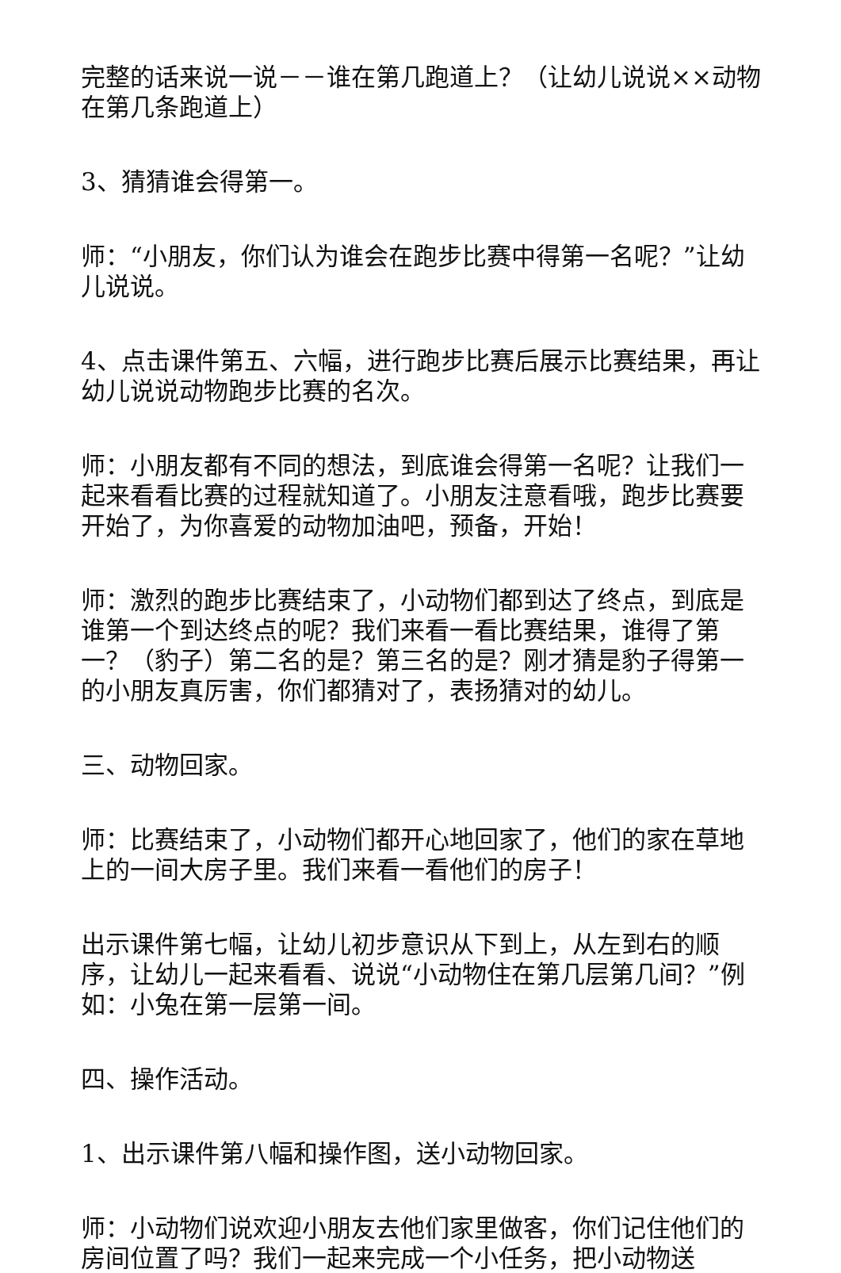完整的话来说一说－－谁在第几跑道上？（让幼儿说说××动物在第几条跑道上）
3、猜猜谁会得第一。
师：“小朋友，你们认为谁会在跑步比赛中得第一名呢？”让幼儿说说。
4、点击课件第五、六幅，进行跑步比赛后展示比赛结果，再让幼儿说说动物跑步比赛的名次。
师：小朋友都有不同的想法，到底谁会得第一名呢？让我们一起来看看比赛的过程就知道了。小朋友注意看哦，跑步比赛要开始了，为你喜爱的动物加油吧，预备，开始！
师：激烈的跑步比赛结束了，小动物们都到达了终点，到底是谁第一个到达终点的呢？我们来看一看比赛结果，谁得了第一？（豹子）第二名的是？第三名的是？刚才猜是豹子得第一的小朋友真厉害，你们都猜对了，表扬猜对的幼儿。
三、动物回家。
师：比赛结束了，小动物们都开心地回家了，他们的家在草地上的一间大房子里。我们来看一看他们的房子！
出示课件第七幅，让幼儿初步意识从下到上，从左到右的顺序，让幼儿一起来看看、说说“小动物住在第几层第几间？”例如：小兔在第一层第一间。
四、操作活动。
1、出示课件第八幅和操作图，送小动物回家。
师：小动物们说欢迎小朋友去他们家里做客，你们记住他们的房间位置了吗？我们一起来完成一个小任务，把小动物送